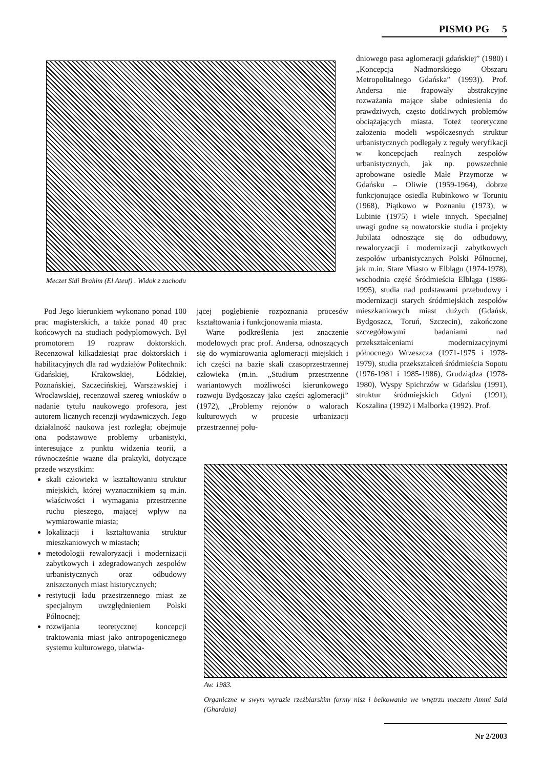PISMO PG 5
Meczet Sidi Brahim (El Ateuf) . Widok z zachodu
dniowego pasa aglomeracji gdańskiej” (1980) i „Koncepcja Nadmorskiego Obszaru Metropolitalnego Gdańska” (1993)). Prof. Andersa nie frapowały abstrakcyjne rozważania mające słabe odniesienia do prawdziwych, często dotkliwych problemów obciążających miasta. Toteż teoretyczne założenia modeli współczesnych struktur urbanistycznych podlegały z reguły weryfikacji w koncepcjach realnych zespołów urbanistycznych, jak np. powszechnie aprobowane osiedle Małe Przymorze w Gdańsku – Oliwie (1959-1964), dobrze funkcjonujące osiedla Rubinkowo w Toruniu (1968), Piątkowo w Poznaniu (1973), w Lubinie (1975) i wiele innych. Specjalnej uwagi godne są nowatorskie studia i projekty Jubilata odnoszące się do odbudowy, rewaloryzacji i modernizacji zabytkowych zespołów urbanistycznych Polski Północnej, jak m.in. Stare Miasto w Elblągu (1974-1978), wschodnia część Śródmieścia Elbląga (1986-1995), studia nad podstawami przebudowy i modernizacji starych śródmiejskich zespołów mieszkaniowych miast dużych (Gdańsk, Bydgoszcz, Toruń, Szczecin), zakończone szczegółowymi badaniami nad przekształceniami modernizacyjnymi północnego Wrzeszcza (1971-1975 i 1978-1979), studia przekształceń śródmieścia Sopotu (1976-1981 i 1985-1986), Grudziądza (1978-1980), Wyspy Spichrzów w Gdańsku (1991), struktur śródmiejskich Gdyni (1991), Koszalina (1992) i Malborka (1992). Prof.
Pod Jego kierunkiem wykonano ponad 100 prac magisterskich, a także ponad 40 prac końcowych na studiach podyplomowych. Był promotorem 19 rozpraw doktorskich. Recenzował kilkadziesiąt prac doktorskich i habilitacyjnych dla rad wydziałów Politechnik: Gdańskiej, Krakowskiej, Łódzkiej, Poznańskiej, Szczecińskiej, Warszawskiej i Wrocławskiej, recenzował szereg wniosków o nadanie tytułu naukowego profesora, jest autorem licznych recenzji wydawniczych. Jego działalność naukowa jest rozległa; obejmuje ona podstawowe problemy urbanistyki, interesujące z punktu widzenia teorii, a równocześnie ważne dla praktyki, dotyczące przede wszystkim:
skali człowieka w kształtowaniu struktur miejskich, której wyznacznikiem są m.in. właściwości i wymagania przestrzenne ruchu pieszego, mającej wpływ na wymiarowanie miasta;
lokalizacji i kształtowania struktur mieszkaniowych w miastach;
metodologii rewaloryzacji i modernizacji zabytkowych i zdegradowanych zespołów urbanistycznych oraz odbudowy zniszczonych miast historycznych;
restytucji ładu przestrzennego miast ze specjalnym uwzględnieniem Polski Północnej;
rozwijania teoretycznej koncepcji traktowania miast jako antropogenicznego systemu kulturowego, ułatwia-
jącej pogłębienie rozpoznania procesów kształtowania i funkcjonowania miasta.
Warte podkreślenia jest znaczenie modelowych prac prof. Andersa, odnoszących się do wymiarowania aglomeracji miejskich i ich części na bazie skali czasoprzestrzennej człowieka (m.in. „Studium przestrzenne wariantowych możliwości kierunkowego rozwoju Bydgoszczy jako części aglomeracji” (1972), „Problemy rejonów o walorach kulturowych w procesie urbanizacji przestrzennej połu-
Aw. 1983.
Organiczne w swym wyrazie rzeźbiarskim formy nisz i belkowania we wnętrzu meczetu Ammi Said (Ghardaia)
Nr 2/2003